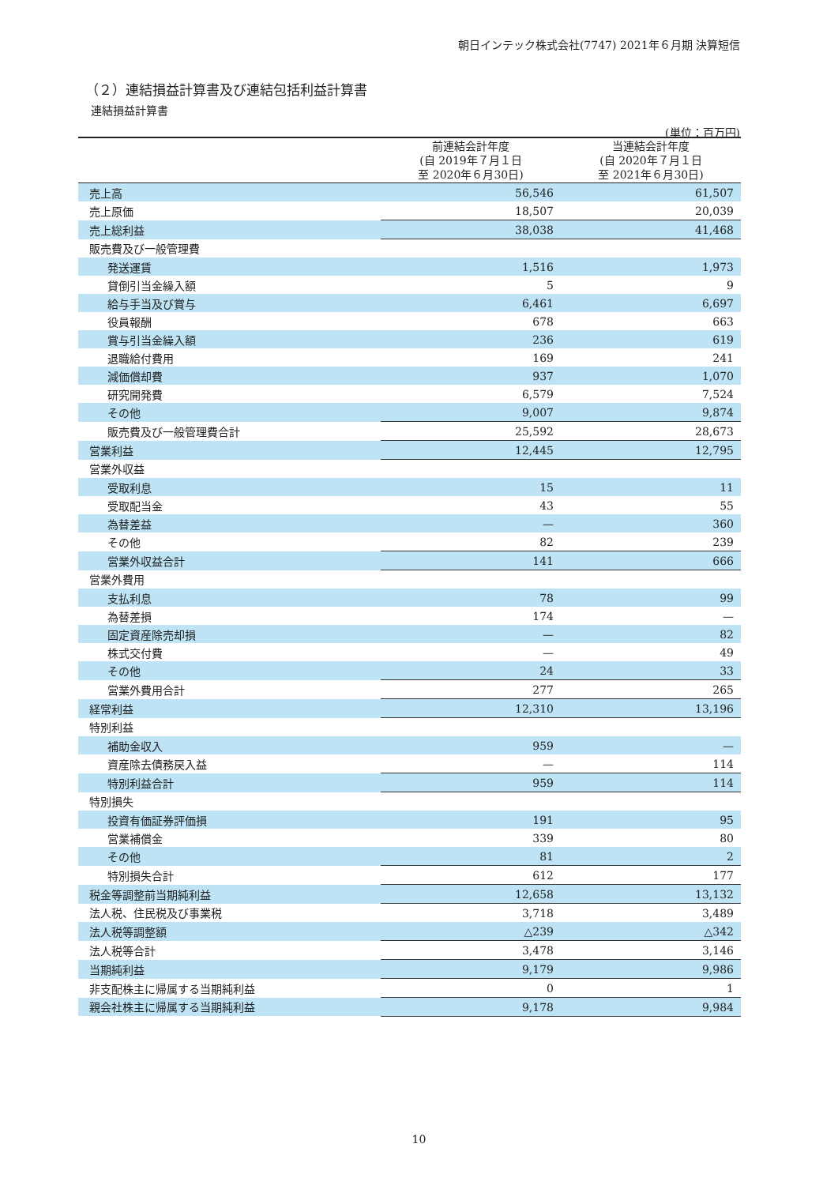朝日インテック株式会社(7747) 2021年６月期 決算短信
（２）連結損益計算書及び連結包括利益計算書
連結損益計算書
(単位：百万円)
| | 前連結会計年度 (自 2019年７月１日 至 2020年６月30日) | 当連結会計年度 (自 2020年７月１日 至 2021年６月30日) |
| --- | --- | --- |
| 売上高 | 56,546 | 61,507 |
| 売上原価 | 18,507 | 20,039 |
| 売上総利益 | 38,038 | 41,468 |
| 販売費及び一般管理費 | | |
| 発送運賃 | 1,516 | 1,973 |
| 貸倒引当金繰入額 | 5 | 9 |
| 給与手当及び賞与 | 6,461 | 6,697 |
| 役員報酬 | 678 | 663 |
| 賞与引当金繰入額 | 236 | 619 |
| 退職給付費用 | 169 | 241 |
| 減価償却費 | 937 | 1,070 |
| 研究開発費 | 6,579 | 7,524 |
| その他 | 9,007 | 9,874 |
| 販売費及び一般管理費合計 | 25,592 | 28,673 |
| 営業利益 | 12,445 | 12,795 |
| 営業外収益 | | |
| 受取利息 | 15 | 11 |
| 受取配当金 | 43 | 55 |
| 為替差益 | — | 360 |
| その他 | 82 | 239 |
| 営業外収益合計 | 141 | 666 |
| 営業外費用 | | |
| 支払利息 | 78 | 99 |
| 為替差損 | 174 | — |
| 固定資産除売却損 | — | 82 |
| 株式交付費 | — | 49 |
| その他 | 24 | 33 |
| 営業外費用合計 | 277 | 265 |
| 経常利益 | 12,310 | 13,196 |
| 特別利益 | | |
| 補助金収入 | 959 | — |
| 資産除去債務戻入益 | — | 114 |
| 特別利益合計 | 959 | 114 |
| 特別損失 | | |
| 投資有価証券評価損 | 191 | 95 |
| 営業補償金 | 339 | 80 |
| その他 | 81 | 2 |
| 特別損失合計 | 612 | 177 |
| 税金等調整前当期純利益 | 12,658 | 13,132 |
| 法人税、住民税及び事業税 | 3,718 | 3,489 |
| 法人税等調整額 | △239 | △342 |
| 法人税等合計 | 3,478 | 3,146 |
| 当期純利益 | 9,179 | 9,986 |
| 非支配株主に帰属する当期純利益 | 0 | 1 |
| 親会社株主に帰属する当期純利益 | 9,178 | 9,984 |
10